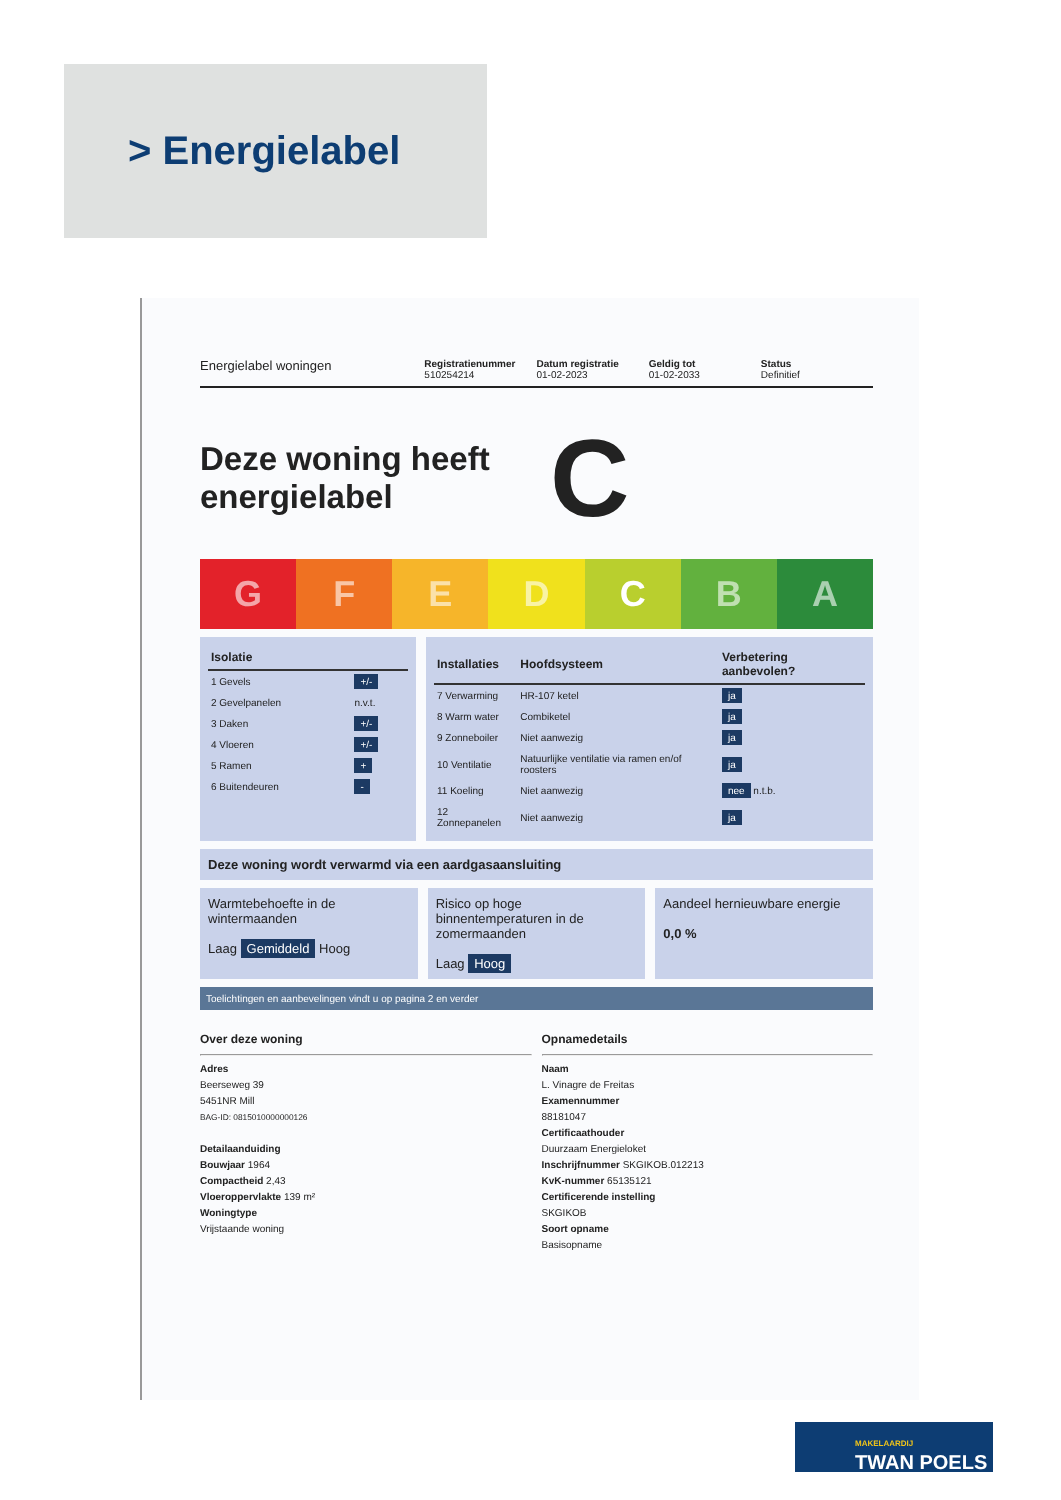> Energielabel
Energielabel woningen
Registratienummer
510254214
Datum registratie
01-02-2023
Geldig tot
01-02-2033
Status
Definitief
Deze woning heeft energielabel
C
G F E D C B A ++++
| Isolatie | |
| --- | --- |
| 1 Gevels | +/- |
| 2 Gevelpanelen | n.v.t. |
| 3 Daken | +/- |
| 4 Vloeren | +/- |
| 5 Ramen | + |
| 6 Buitendeuren | - |
| Installaties | Hoofdsysteem | Verbetering aanbevolen? |
| --- | --- | --- |
| 7 Verwarming | HR-107 ketel | ja |
| 8 Warm water | Combiketel | ja |
| 9 Zonneboiler | Niet aanwezig | ja |
| 10 Ventilatie | Natuurlijke ventilatie via ramen en/of roosters | ja |
| 11 Koeling | Niet aanwezig | nee n.t.b. |
| 12 Zonnepanelen | Niet aanwezig | ja |
Deze woning wordt verwarmd via een aardgasaansluiting
Warmtebehoefte in de wintermaanden
Laag Gemiddeld Hoog
Risico op hoge binnentemperaturen in de zomermaanden
Laag Hoog
Aandeel hernieuwbare energie
0,0 %
Toelichtingen en aanbevelingen vindt u op pagina 2 en verder
Over deze woning
Adres
Beerseweg 39
5451NR Mill
BAG-ID: 0815010000000126
Detailaanduiding
Bouwjaar 1964
Compactheid 2,43
Vloeroppervlakte 139 m²
Woningtype
Vrijstaande woning
Opnamedetails
Naam
L. Vinagre de Freitas
Examennummer
88181047
Certificaathouder
Duurzaam Energieloket
Inschrijfnummer SKGIKOB.012213
KvK-nummer 65135121
Certificerende instelling
SKGIKOB
Soort opname
Basisopname
MAKELAARDIJ
TWAN POELS